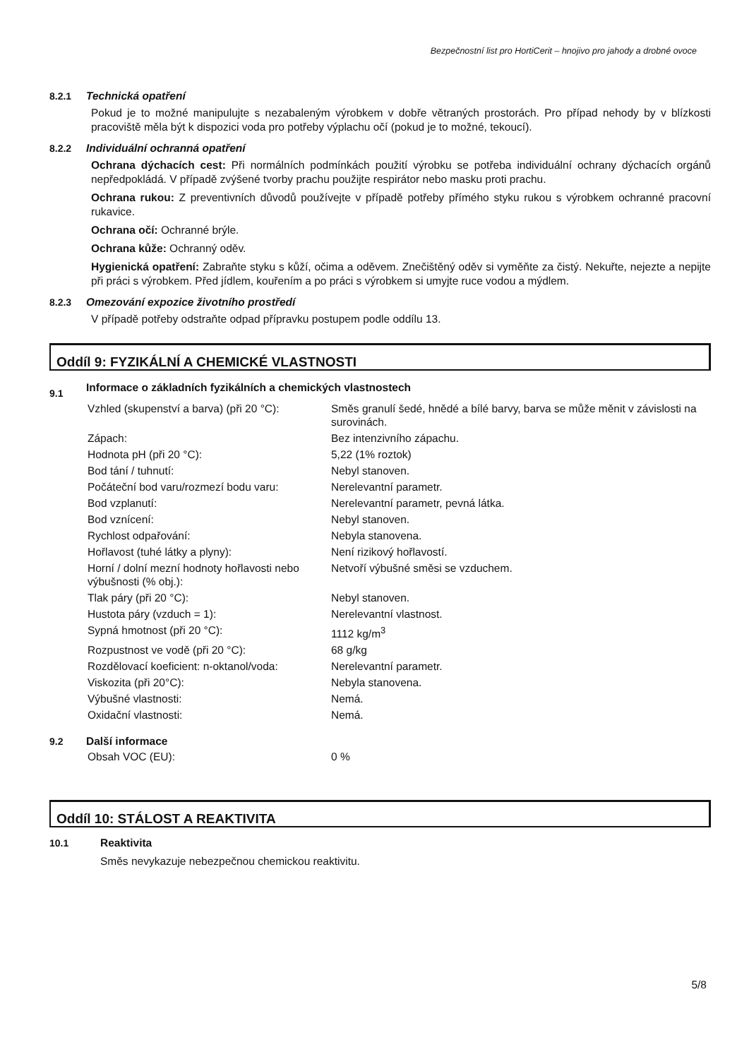Bezpečnostní list pro HortiCerit – hnojivo pro jahody a drobné ovoce
8.2.1 Technická opatření
Pokud je to možné manipulujte s nezabaleným výrobkem v dobře větraných prostorách. Pro případ nehody by v blízkosti pracoviště měla být k dispozici voda pro potřeby výplachu očí (pokud je to možné, tekoucí).
8.2.2 Individuální ochranná opatření
Ochrana dýchacích cest: Při normálních podmínkách použití výrobku se potřeba individuální ochrany dýchacích orgánů nepředpokládá. V případě zvýšené tvorby prachu použijte respirátor nebo masku proti prachu.
Ochrana rukou: Z preventivních důvodů používejte v případě potřeby přímého styku rukou s výrobkem ochranné pracovní rukavice.
Ochrana očí: Ochranné brýle.
Ochrana kůže: Ochranný oděv.
Hygienická opatření: Zabraňte styku s kůží, očima a oděvem. Znečištěný oděv si vyměňte za čistý. Nekuřte, nejezte a nepijte při práci s výrobkem. Před jídlem, kouřením a po práci s výrobkem si umyjte ruce vodou a mýdlem.
8.2.3 Omezování expozice životního prostředí
V případě potřeby odstraňte odpad přípravku postupem podle oddílu 13.
Oddíl 9: FYZIKÁLNÍ A CHEMICKÉ VLASTNOSTI
9.1 Informace o základních fyzikálních a chemických vlastnostech
| Vzhled (skupenství a barva) (při 20 °C): | Směs granulí šedé, hnědé a bílé barvy, barva se může měnit v závislosti na surovinách. |
| Zápach: | Bez intenzivního zápachu. |
| Hodnota pH (při 20 °C): | 5,22 (1% roztok) |
| Bod tání / tuhnutí: | Nebyl stanoven. |
| Počáteční bod varu/rozmezí bodu varu: | Nerelevantní parametr. |
| Bod vzplanutí: | Nerelevantní parametr, pevná látka. |
| Bod vznícení: | Nebyl stanoven. |
| Rychlost odpařování: | Nebyla stanovena. |
| Hořlavost (tuhé látky a plyny): | Není rizikový hořlavostí. |
| Horní / dolní mezní hodnoty hořlavosti nebo výbušnosti (% obj.): | Netvoří výbušné směsi se vzduchem. |
| Tlak páry (při 20 °C): | Nebyl stanoven. |
| Hustota páry (vzduch = 1): | Nerelevantní vlastnost. |
| Sypná hmotnost (při 20 °C): | 1112 kg/m<sup>3</sup> |
| Rozpustnost ve vodě (při 20 °C): | 68 g/kg |
| Rozdělovací koeficient: n-oktanol/voda: | Nerelevantní parametr. |
| Viskozita (při 20°C): | Nebyla stanovena. |
| Výbušné vlastnosti: | Nemá. |
| Oxidační vlastnosti: | Nemá. |
9.2 Další informace
| Obsah VOC (EU): | 0 % |
Oddíl 10: STÁLOST A REAKTIVITA
10.1 Reaktivita
Směs nevykazuje nebezpečnou chemickou reaktivitu.
5/8